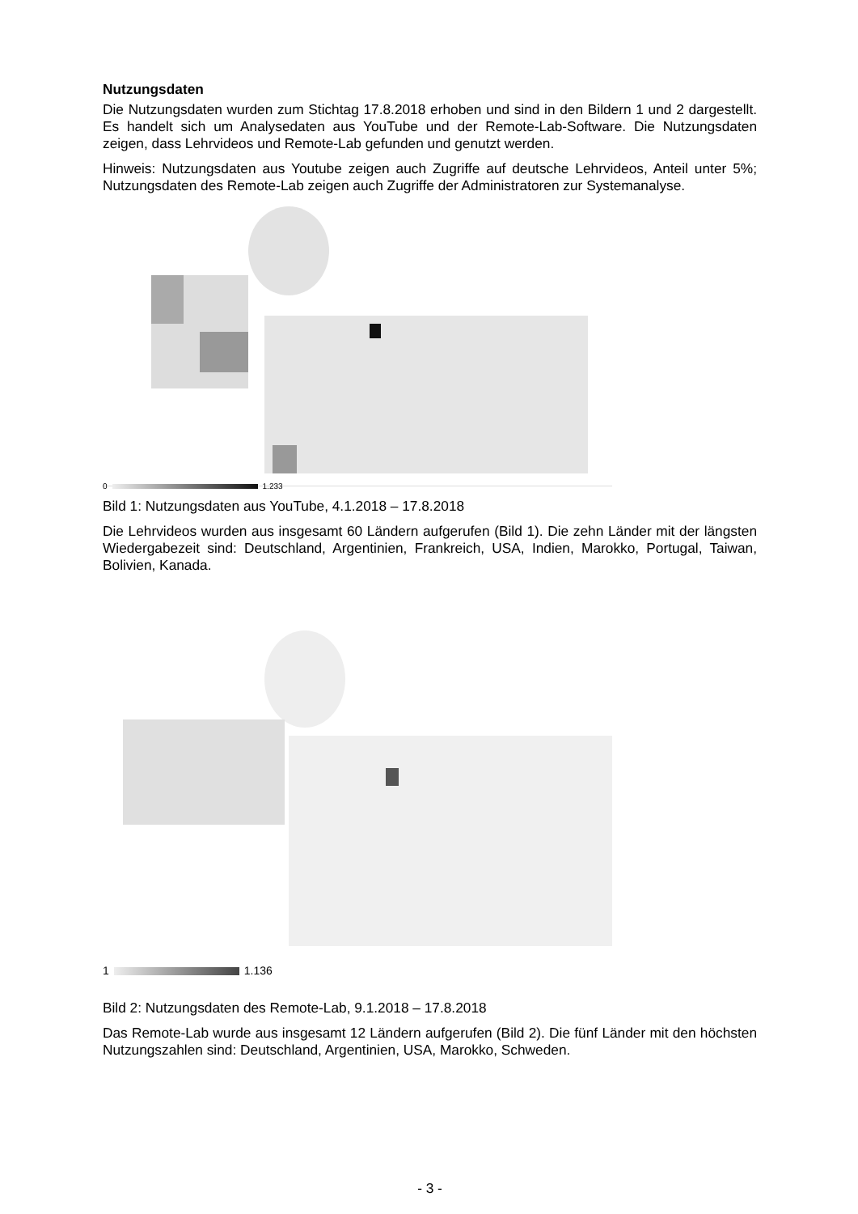Nutzungsdaten
Die Nutzungsdaten wurden zum Stichtag 17.8.2018 erhoben und sind in den Bildern 1 und 2 dargestellt. Es handelt sich um Analysedaten aus YouTube und der Remote-Lab-Software. Die Nutzungsdaten zeigen, dass Lehrvideos und Remote-Lab gefunden und genutzt werden.
Hinweis: Nutzungsdaten aus Youtube zeigen auch Zugriffe auf deutsche Lehrvideos, Anteil unter 5%; Nutzungsdaten des Remote-Lab zeigen auch Zugriffe der Administratoren zur Systemanalyse.
0 1.233
Bild 1: Nutzungsdaten aus YouTube, 4.1.2018 – 17.8.2018
Die Lehrvideos wurden aus insgesamt 60 Ländern aufgerufen (Bild 1). Die zehn Länder mit der längsten Wiedergabezeit sind: Deutschland, Argentinien, Frankreich, USA, Indien, Marokko, Portugal, Taiwan, Bolivien, Kanada.
1 1.136
Bild 2: Nutzungsdaten des Remote-Lab, 9.1.2018 – 17.8.2018
Das Remote-Lab wurde aus insgesamt 12 Ländern aufgerufen (Bild 2). Die fünf Länder mit den höchsten Nutzungszahlen sind: Deutschland, Argentinien, USA, Marokko, Schweden.
- 3 -